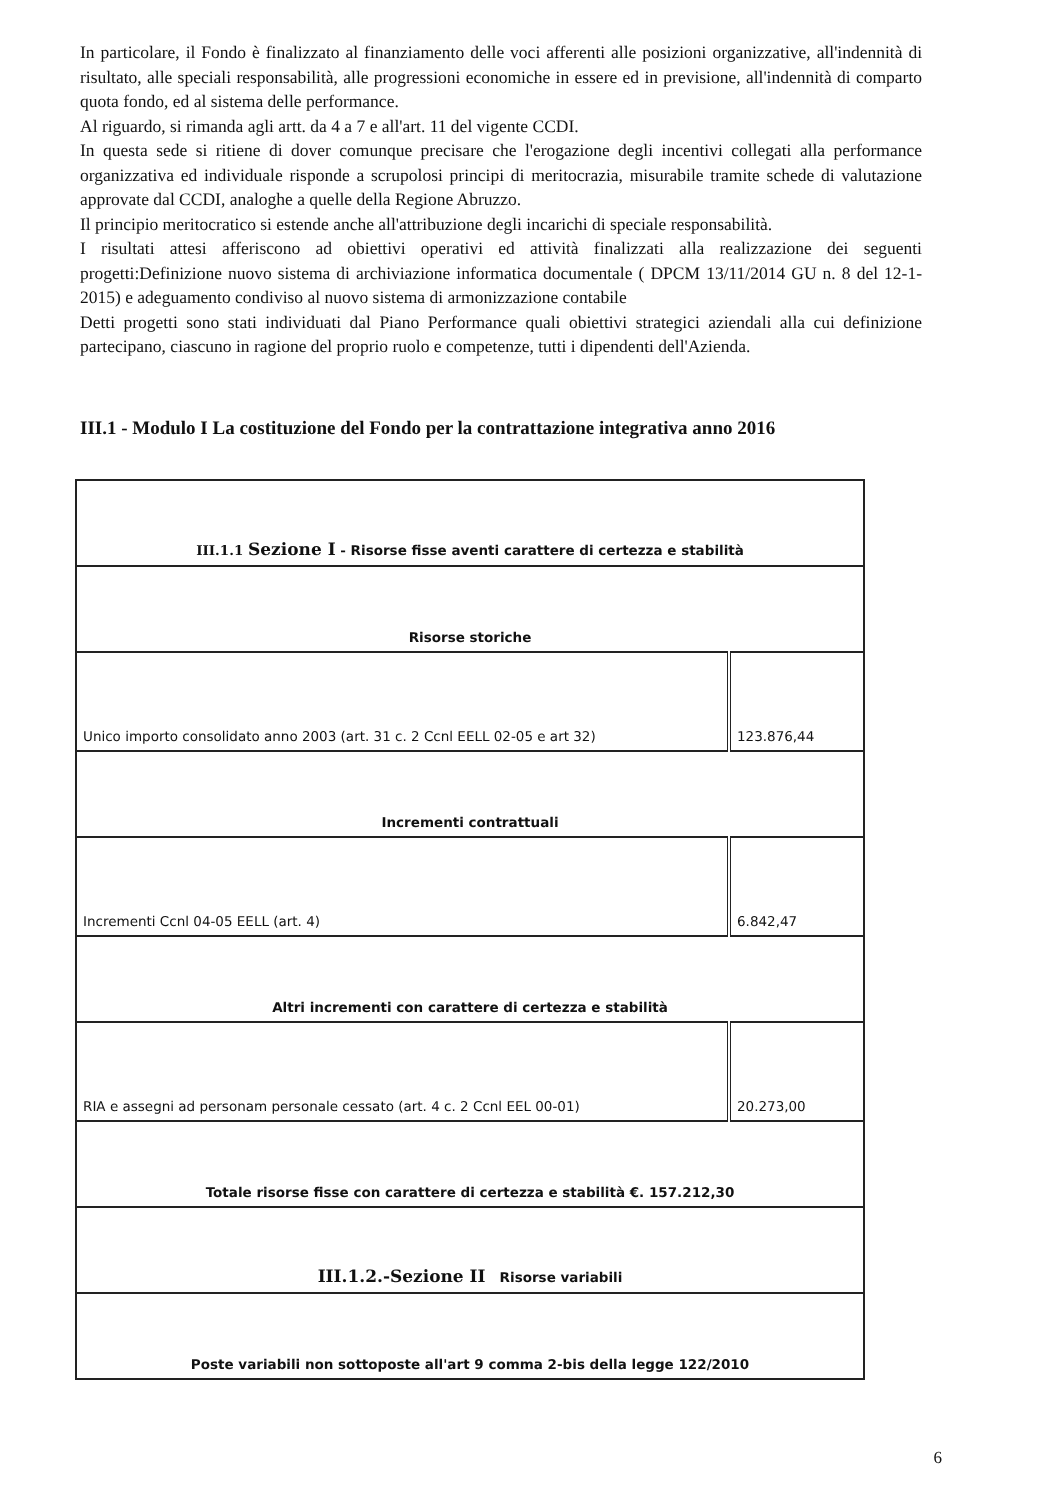In particolare, il Fondo è finalizzato al finanziamento delle voci afferenti alle posizioni organizzative, all'indennità di risultato, alle speciali responsabilità, alle progressioni economiche in essere ed in previsione, all'indennità di comparto quota fondo, ed al sistema delle performance.
Al riguardo, si rimanda agli artt. da 4 a 7 e all'art. 11 del vigente CCDI.
In questa sede si ritiene di dover comunque precisare che l'erogazione degli incentivi collegati alla performance organizzativa ed individuale risponde a scrupolosi principi di meritocrazia, misurabile tramite schede di valutazione approvate dal CCDI, analoghe a quelle della Regione Abruzzo.
Il principio meritocratico si estende anche all'attribuzione degli incarichi di speciale responsabilità.
I risultati attesi afferiscono ad obiettivi operativi ed attività finalizzati alla realizzazione dei seguenti progetti:Definizione nuovo sistema di archiviazione informatica documentale ( DPCM 13/11/2014 GU n. 8 del 12-1-2015) e adeguamento condiviso al nuovo sistema di armonizzazione contabile
Detti progetti sono stati individuati dal Piano Performance quali obiettivi strategici aziendali alla cui definizione partecipano, ciascuno in ragione del proprio ruolo e competenze, tutti i dipendenti dell'Azienda.
III.1 - Modulo I La costituzione del Fondo per la contrattazione integrativa anno 2016
| III.1.1 Sezione I - Risorse fisse aventi carattere di certezza e stabilità | |
| Risorse storiche | |
| Unico importo consolidato anno 2003 (art. 31 c. 2 Ccnl EELL 02-05 e art 32) | 123.876,44 |
| Incrementi contrattuali | |
| Incrementi Ccnl 04-05 EELL (art. 4) | 6.842,47 |
| Altri incrementi con carattere di certezza e stabilità | |
| RIA e assegni ad personam personale cessato (art. 4 c. 2 Ccnl EEL 00-01) | 20.273,00 |
| Totale risorse fisse con carattere di certezza e stabilità €. 157.212,30 | |
| III.1.2.-Sezione II Risorse variabili | |
| Poste variabili non sottoposte all'art 9 comma 2-bis della legge 122/2010 | |
6